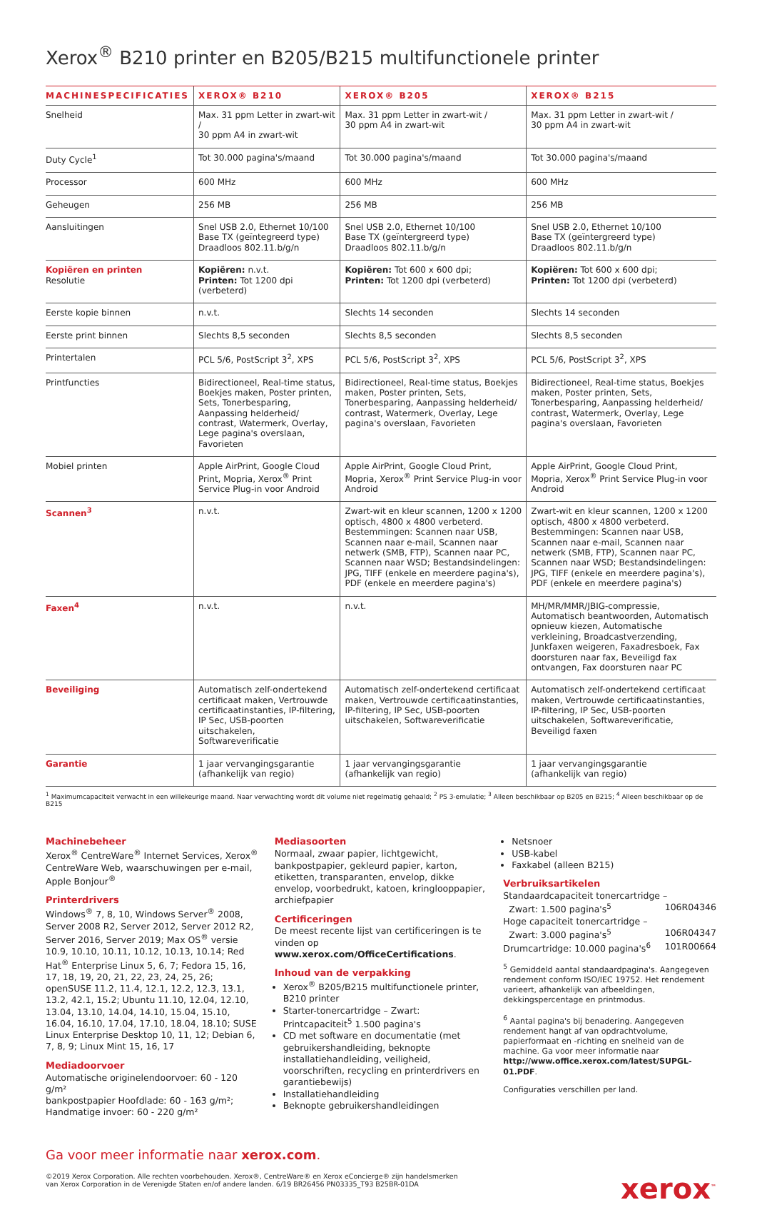Xerox<sup>®</sup> B210 printer en B205/B215 multifunctionele printer
| MACHINESPECIFICATIES | XEROX® B210 | XEROX® B205 | XEROX® B215 |
| --- | --- | --- | --- |
| Snelheid | Max. 31 ppm Letter in zwart-wit / 30 ppm A4 in zwart-wit | Max. 31 ppm Letter in zwart-wit / 30 ppm A4 in zwart-wit | Max. 31 ppm Letter in zwart-wit / 30 ppm A4 in zwart-wit |
| Duty Cycle<sup>1</sup> | Tot 30.000 pagina's/maand | Tot 30.000 pagina's/maand | Tot 30.000 pagina's/maand |
| Processor | 600 MHz | 600 MHz | 600 MHz |
| Geheugen | 256 MB | 256 MB | 256 MB |
| Aansluitingen | Snel USB 2.0, Ethernet 10/100 Base TX (geïntegreerd type) Draadloos 802.11.b/g/n | Snel USB 2.0, Ethernet 10/100 Base TX (geïntergreerd type) Draadloos 802.11.b/g/n | Snel USB 2.0, Ethernet 10/100 Base TX (geïntergreerd type) Draadloos 802.11.b/g/n |
| Kopiëren en printen Resolutie | Kopiëren: n.v.t. Printen: Tot 1200 dpi (verbeterd) | Kopiëren: Tot 600 x 600 dpi; Printen: Tot 1200 dpi (verbeterd) | Kopiëren: Tot 600 x 600 dpi; Printen: Tot 1200 dpi (verbeterd) |
| Eerste kopie binnen | n.v.t. | Slechts 14 seconden | Slechts 14 seconden |
| Eerste print binnen | Slechts 8,5 seconden | Slechts 8,5 seconden | Slechts 8,5 seconden |
| Printertalen | PCL 5/6, PostScript 3<sup>2</sup>, XPS | PCL 5/6, PostScript 3<sup>2</sup>, XPS | PCL 5/6, PostScript 3<sup>2</sup>, XPS |
| Printfuncties | Bidirectioneel, Real-time status, Boekjes maken, Poster printen, Sets, Tonerbesparing, Aanpassing helderheid/ contrast, Watermerk, Overlay, Lege pagina's overslaan, Favorieten | Bidirectioneel, Real-time status, Boekjes maken, Poster printen, Sets, Tonerbesparing, Aanpassing helderheid/ contrast, Watermerk, Overlay, Lege pagina's overslaan, Favorieten | Bidirectioneel, Real-time status, Boekjes maken, Poster printen, Sets, Tonerbesparing, Aanpassing helderheid/ contrast, Watermerk, Overlay, Lege pagina's overslaan, Favorieten |
| Mobiel printen | Apple AirPrint, Google Cloud Print, Mopria, Xerox<sup>®</sup> Print Service Plug-in voor Android | Apple AirPrint, Google Cloud Print, Mopria, Xerox<sup>®</sup> Print Service Plug-in voor Android | Apple AirPrint, Google Cloud Print, Mopria, Xerox<sup>®</sup> Print Service Plug-in voor Android |
| Scannen<sup>3</sup> | n.v.t. | Zwart-wit en kleur scannen, 1200 x 1200 optisch, 4800 x 4800 verbeterd. Bestemmingen: Scannen naar USB, Scannen naar e-mail, Scannen naar netwerk (SMB, FTP), Scannen naar PC, Scannen naar WSD; Bestandsindelingen: JPG, TIFF (enkele en meerdere pagina's), PDF (enkele en meerdere pagina's) | Zwart-wit en kleur scannen, 1200 x 1200 optisch, 4800 x 4800 verbeterd. Bestemmingen: Scannen naar USB, Scannen naar e-mail, Scannen naar netwerk (SMB, FTP), Scannen naar PC, Scannen naar WSD; Bestandsindelingen: JPG, TIFF (enkele en meerdere pagina's), PDF (enkele en meerdere pagina's) |
| Faxen<sup>4</sup> | n.v.t. | n.v.t. | MH/MR/MMR/JBIG-compressie, Automatisch beantwoorden, Automatisch opnieuw kiezen, Automatische verkleining, Broadcastverzending, Junkfaxen weigeren, Faxadresboek, Fax doorsturen naar fax, Beveiligd fax ontvangen, Fax doorsturen naar PC |
| Beveiliging | Automatisch zelf-ondertekend certificaat maken, Vertrouwde certificaatinstanties, IP-filtering, IP Sec, USB-poorten uitschakelen, Softwareverificatie | Automatisch zelf-ondertekend certificaat maken, Vertrouwde certificaatinstanties, IP-filtering, IP Sec, USB-poorten uitschakelen, Softwareverificatie | Automatisch zelf-ondertekend certificaat maken, Vertrouwde certificaatinstanties, IP-filtering, IP Sec, USB-poorten uitschakelen, Softwareverificatie, Beveiligd faxen |
| Garantie | 1 jaar vervangingsgarantie (afhankelijk van regio) | 1 jaar vervangingsgarantie (afhankelijk van regio) | 1 jaar vervangingsgarantie (afhankelijk van regio) |
<sup>1</sup> Maximumcapaciteit verwacht in een willekeurige maand. Naar verwachting wordt dit volume niet regelmatig gehaald; <sup>2</sup> PS 3-emulatie; <sup>3</sup> Alleen beschikbaar op B205 en B215; <sup>4</sup> Alleen beschikbaar op de B215
Machinebeheer
Xerox<sup>®</sup> CentreWare<sup>®</sup> Internet Services, Xerox<sup>®</sup> CentreWare Web, waarschuwingen per e-mail, Apple Bonjour<sup>®</sup>
Printerdrivers
Windows<sup>®</sup> 7, 8, 10, Windows Server<sup>®</sup> 2008, Server 2008 R2, Server 2012, Server 2012 R2, Server 2016, Server 2019; Max OS<sup>®</sup> versie 10.9, 10.10, 10.11, 10.12, 10.13, 10.14; Red Hat<sup>®</sup> Enterprise Linux 5, 6, 7; Fedora 15, 16, 17, 18, 19, 20, 21, 22, 23, 24, 25, 26; openSUSE 11.2, 11.4, 12.1, 12.2, 12.3, 13.1, 13.2, 42.1, 15.2; Ubuntu 11.10, 12.04, 12.10, 13.04, 13.10, 14.04, 14.10, 15.04, 15.10, 16.04, 16.10, 17.04, 17.10, 18.04, 18.10; SUSE Linux Enterprise Desktop 10, 11, 12; Debian 6, 7, 8, 9; Linux Mint 15, 16, 17
Mediadoorvoer
Automatische originelendoorvoer: 60 - 120 g/m²
bankpostpapier Hoofdlade: 60 - 163 g/m²;
Handmatige invoer: 60 - 220 g/m²
Mediasoorten
Normaal, zwaar papier, lichtgewicht, bankpostpapier, gekleurd papier, karton, etiketten, transparanten, envelop, dikke envelop, voorbedrukt, katoen, kringlooppapier, archiefpapier
Certificeringen
De meest recente lijst van certificeringen is te vinden op www.xerox.com/OfficeCertifications.
Inhoud van de verpakking
Xerox<sup>®</sup> B205/B215 multifunctionele printer, B210 printer
Starter-tonercartridge – Zwart: Printcapaciteit<sup>5</sup> 1.500 pagina's
CD met software en documentatie (met gebruikershandleiding, beknopte installatiehandleiding, veiligheid, voorschriften, recycling en printerdrivers en garantiebewijs)
Installatiehandleiding
Beknopte gebruikershandleidingen
Netsnoer
USB-kabel
Faxkabel (alleen B215)
Verbruiksartikelen
Standaardcapaciteit tonercartridge –
Zwart: 1.500 pagina's<sup>5</sup> 106R04346
Hoge capaciteit tonercartridge –
Zwart: 3.000 pagina's<sup>5</sup> 106R04347
Drumcartridge: 10.000 pagina's<sup>6</sup> 101R00664
<sup>5</sup> Gemiddeld aantal standaardpagina's. Aangegeven rendement conform ISO/IEC 19752. Het rendement varieert, afhankelijk van afbeeldingen, dekkingspercentage en printmodus.
<sup>6</sup> Aantal pagina's bij benadering. Aangegeven rendement hangt af van opdrachtvolume, papierformaat en -richting en snelheid van de machine. Ga voor meer informatie naar http://www.office.xerox.com/latest/SUPGL-01.PDF.
Configuraties verschillen per land.
Ga voor meer informatie naar xerox.com.
©2019 Xerox Corporation. Alle rechten voorbehouden. Xerox®, CentreWare® en Xerox eConcierge® zijn handelsmerken
van Xerox Corporation in de Verenigde Staten en/of andere landen. 6/19 BR26456 PN03335_T93 B25BR-01DA
xerox<sup>™</sup>